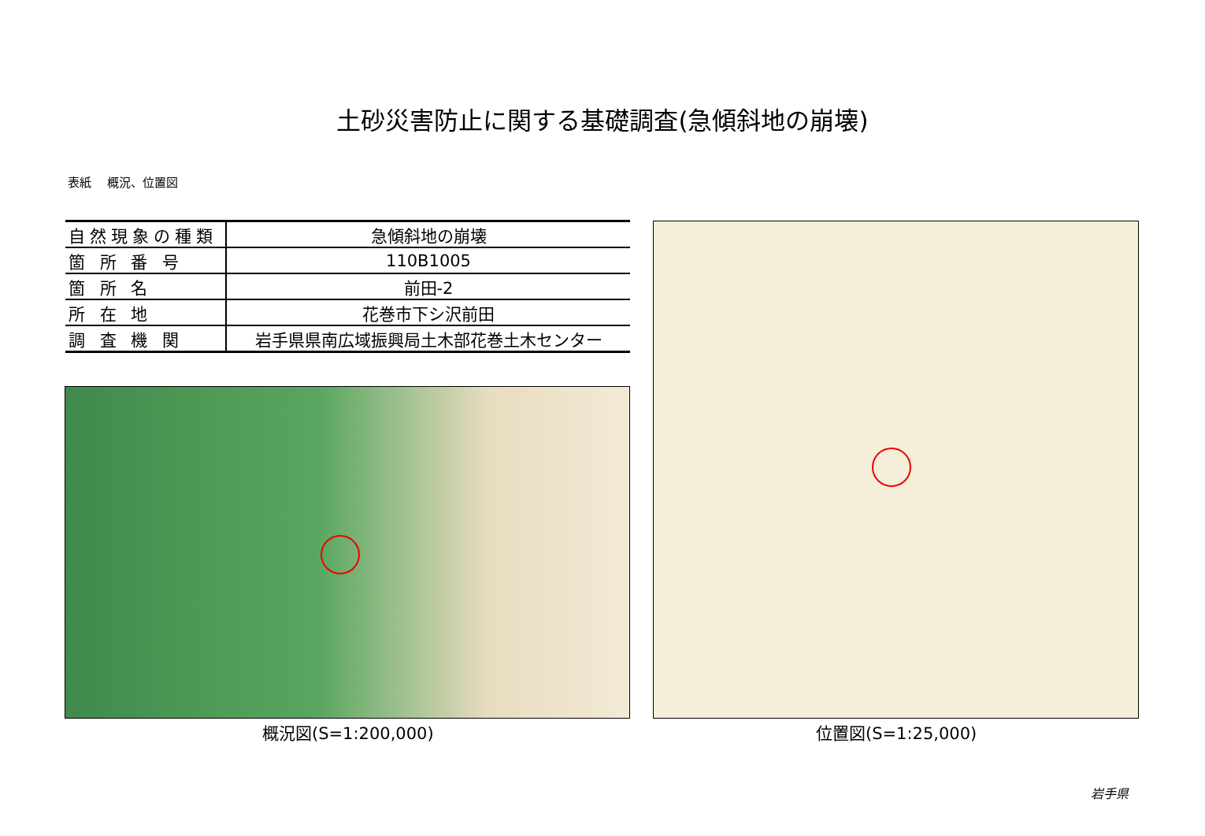土砂災害防止に関する基礎調査(急傾斜地の崩壊)
表紙　 概況、位置図
| 自然現象の種類 | 急傾斜地の崩壊 |
| 箇 所 番 号 | 110B1005 |
| 箇 所 名 | 前田-2 |
| 所 在 地 | 花巻市下シ沢前田 |
| 調 査 機 関 | 岩手県県南広域振興局土木部花巻土木センター |
概況図(S=1:200,000) 位置図(S=1:25,000)
岩手県